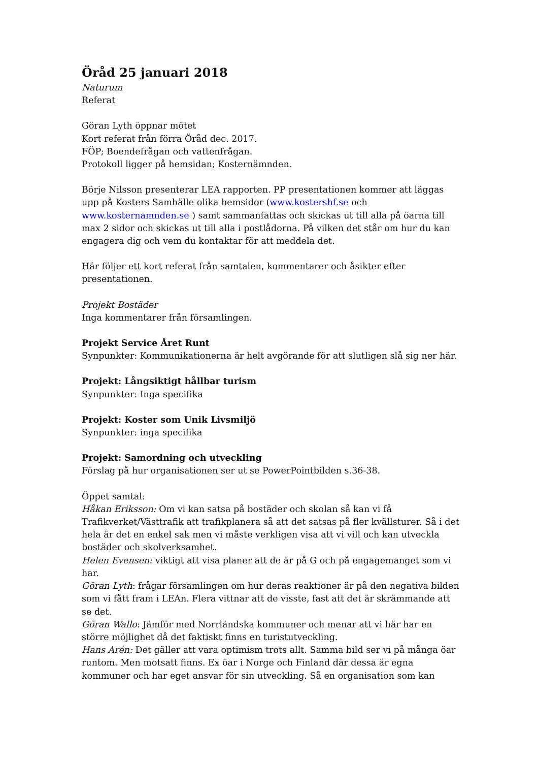Öråd 25 januari 2018
Naturum
Referat
Göran Lyth öppnar mötet
Kort referat från förra Öråd dec. 2017.
FÖP; Boendefrågan och vattenfrågan.
Protokoll ligger på hemsidan; Kosternämnden.
Börje Nilsson presenterar LEA rapporten. PP presentationen kommer att läggas upp på Kosters Samhälle olika hemsidor (www.kostershf.se och www.kosternamnden.se ) samt sammanfattas och skickas ut till alla på öarna till max 2 sidor och skickas ut till alla i postlådorna. På vilken det står om hur du kan engagera dig och vem du kontaktar för att meddela det.
Här följer ett kort referat från samtalen, kommentarer och åsikter efter presentationen.
Projekt Bostäder
Inga kommentarer från församlingen.
Projekt Service Året Runt
Synpunkter: Kommunikationerna är helt avgörande för att slutligen slå sig ner här.
Projekt: Långsiktigt hållbar turism
Synpunkter: Inga specifika
Projekt: Koster som Unik Livsmiljö
Synpunkter: inga specifika
Projekt: Samordning och utveckling
Förslag på hur organisationen ser ut se PowerPointbilden s.36-38.
Öppet samtal:
Håkan Eriksson: Om vi kan satsa på bostäder och skolan så kan vi få Trafikverket/Västtrafik att trafikplanera så att det satsas på fler kvällsturer. Så i det hela är det en enkel sak men vi måste verkligen visa att vi vill och kan utveckla bostäder och skolverksamhet.
Helen Evensen: viktigt att visa planer att de är på G och på engagemanget som vi har.
Göran Lyth: frågar församlingen om hur deras reaktioner är på den negativa bilden som vi fått fram i LEAn. Flera vittnar att de visste, fast att det är skrämmande att se det.
Göran Wallo: Jämför med Norrländska kommuner och menar att vi här har en större möjlighet då det faktiskt finns en turistutveckling.
Hans Arén: Det gäller att vara optimism trots allt. Samma bild ser vi på många öar runtom. Men motsatt finns. Ex öar i Norge och Finland där dessa är egna kommuner och har eget ansvar för sin utveckling. Så en organisation som kan